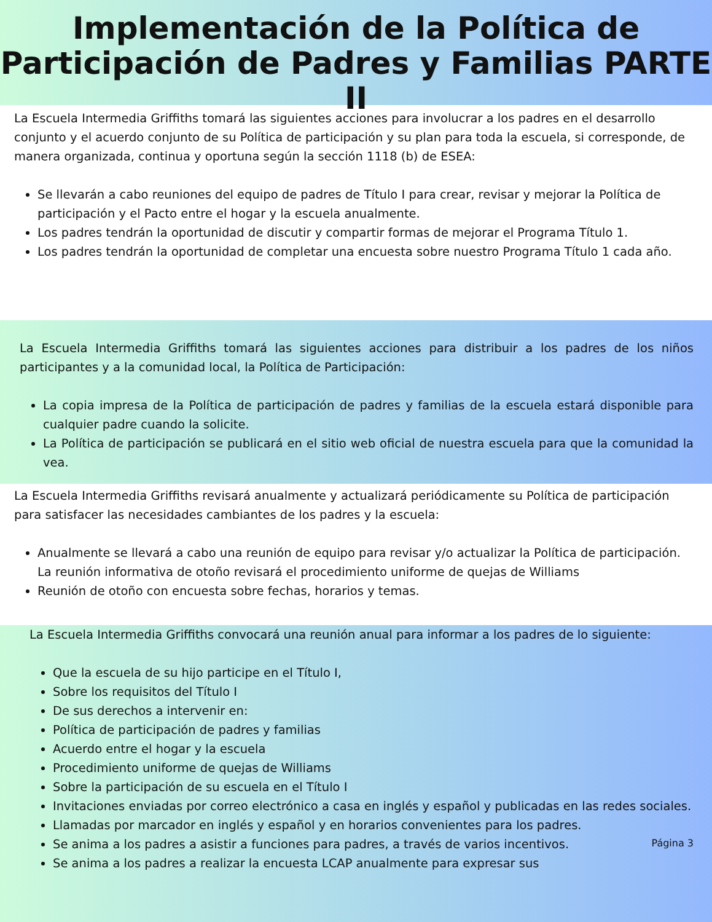Implementación de la Política de
Participación de Padres y Familias PARTE II
La Escuela Intermedia Griffiths tomará las siguientes acciones para involucrar a los padres en el desarrollo conjunto y el acuerdo conjunto de su Política de participación y su plan para toda la escuela, si corresponde, de manera organizada, continua y oportuna según la sección 1118 (b) de ESEA:
Se llevarán a cabo reuniones del equipo de padres de Título I para crear, revisar y mejorar la Política de participación y el Pacto entre el hogar y la escuela anualmente.
Los padres tendrán la oportunidad de discutir y compartir formas de mejorar el Programa Título 1.
Los padres tendrán la oportunidad de completar una encuesta sobre nuestro Programa Título 1 cada año.
La Escuela Intermedia Griffiths tomará las siguientes acciones para distribuir a los padres de los niños participantes y a la comunidad local, la Política de Participación:
La copia impresa de la Política de participación de padres y familias de la escuela estará disponible para cualquier padre cuando la solicite.
La Política de participación se publicará en el sitio web oficial de nuestra escuela para que la comunidad la vea.
La Escuela Intermedia Griffiths revisará anualmente y actualizará periódicamente su Política de participación para satisfacer las necesidades cambiantes de los padres y la escuela:
Anualmente se llevará a cabo una reunión de equipo para revisar y/o actualizar la Política de participación. La reunión informativa de otoño revisará el procedimiento uniforme de quejas de Williams
Reunión de otoño con encuesta sobre fechas, horarios y temas.
La Escuela Intermedia Griffiths convocará una reunión anual para informar a los padres de lo siguiente:
Que la escuela de su hijo participe en el Título I,
Sobre los requisitos del Título I
De sus derechos a intervenir en:
Política de participación de padres y familias
Acuerdo entre el hogar y la escuela
Procedimiento uniforme de quejas de Williams
Sobre la participación de su escuela en el Título I
Invitaciones enviadas por correo electrónico a casa en inglés y español y publicadas en las redes sociales.
Llamadas por marcador en inglés y español y en horarios convenientes para los padres.
Se anima a los padres a asistir a funciones para padres, a través de varios incentivos. Página 3
Se anima a los padres a realizar la encuesta LCAP anualmente para expresar sus